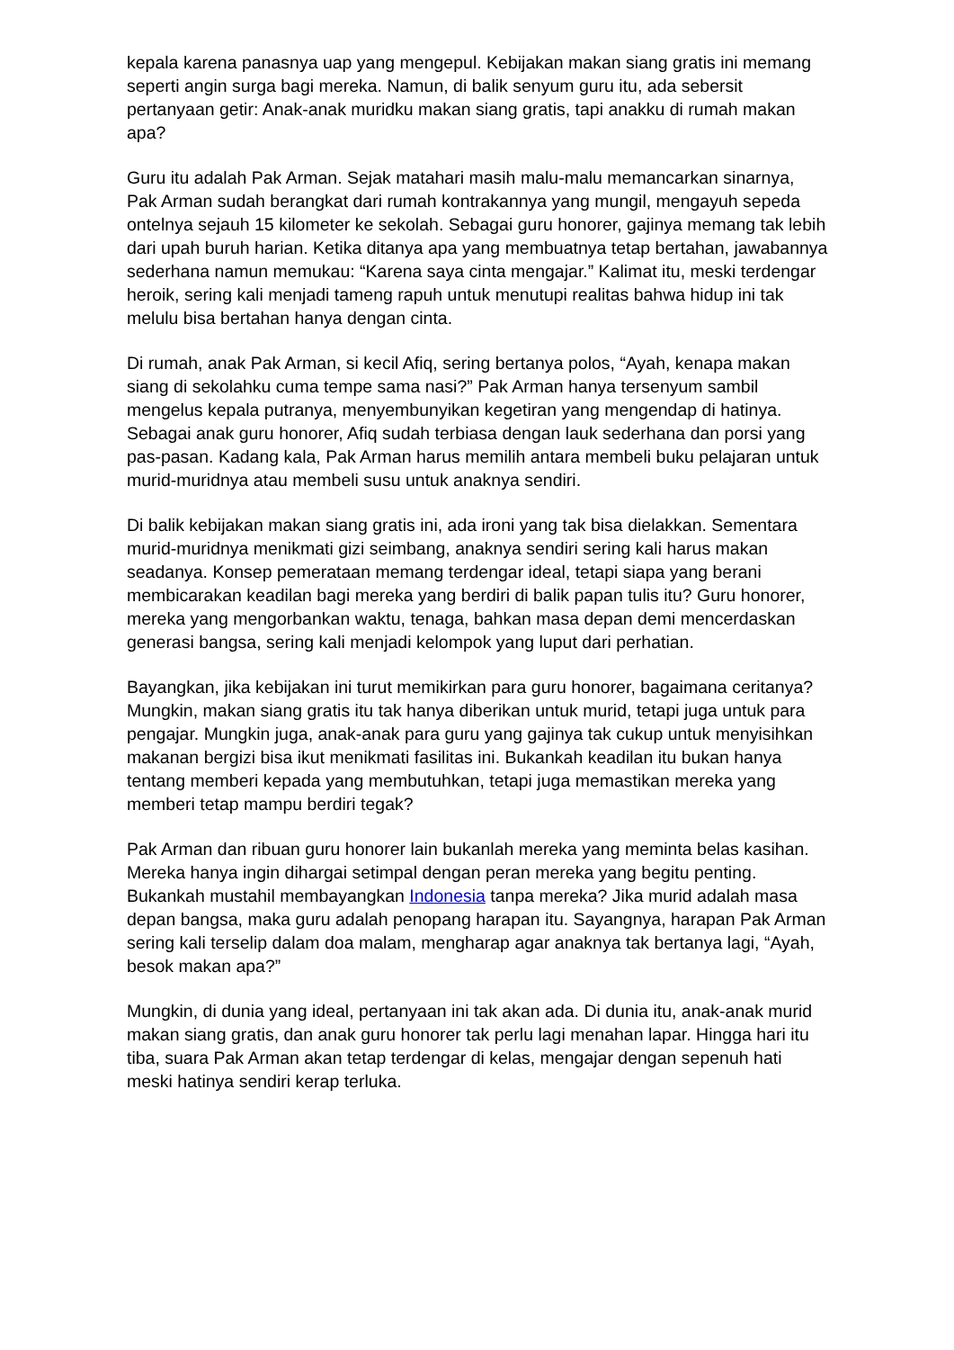kepala karena panasnya uap yang mengepul. Kebijakan makan siang gratis ini memang seperti angin surga bagi mereka. Namun, di balik senyum guru itu, ada sebersit pertanyaan getir: Anak-anak muridku makan siang gratis, tapi anakku di rumah makan apa?
Guru itu adalah Pak Arman. Sejak matahari masih malu-malu memancarkan sinarnya, Pak Arman sudah berangkat dari rumah kontrakannya yang mungil, mengayuh sepeda ontelnya sejauh 15 kilometer ke sekolah. Sebagai guru honorer, gajinya memang tak lebih dari upah buruh harian. Ketika ditanya apa yang membuatnya tetap bertahan, jawabannya sederhana namun memukau: “Karena saya cinta mengajar.” Kalimat itu, meski terdengar heroik, sering kali menjadi tameng rapuh untuk menutupi realitas bahwa hidup ini tak melulu bisa bertahan hanya dengan cinta.
Di rumah, anak Pak Arman, si kecil Afiq, sering bertanya polos, “Ayah, kenapa makan siang di sekolahku cuma tempe sama nasi?” Pak Arman hanya tersenyum sambil mengelus kepala putranya, menyembunyikan kegetiran yang mengendap di hatinya. Sebagai anak guru honorer, Afiq sudah terbiasa dengan lauk sederhana dan porsi yang pas-pasan. Kadang kala, Pak Arman harus memilih antara membeli buku pelajaran untuk murid-muridnya atau membeli susu untuk anaknya sendiri.
Di balik kebijakan makan siang gratis ini, ada ironi yang tak bisa dielakkan. Sementara murid-muridnya menikmati gizi seimbang, anaknya sendiri sering kali harus makan seadanya. Konsep pemerataan memang terdengar ideal, tetapi siapa yang berani membicarakan keadilan bagi mereka yang berdiri di balik papan tulis itu? Guru honorer, mereka yang mengorbankan waktu, tenaga, bahkan masa depan demi mencerdaskan generasi bangsa, sering kali menjadi kelompok yang luput dari perhatian.
Bayangkan, jika kebijakan ini turut memikirkan para guru honorer, bagaimana ceritanya? Mungkin, makan siang gratis itu tak hanya diberikan untuk murid, tetapi juga untuk para pengajar. Mungkin juga, anak-anak para guru yang gajinya tak cukup untuk menyisihkan makanan bergizi bisa ikut menikmati fasilitas ini. Bukankah keadilan itu bukan hanya tentang memberi kepada yang membutuhkan, tetapi juga memastikan mereka yang memberi tetap mampu berdiri tegak?
Pak Arman dan ribuan guru honorer lain bukanlah mereka yang meminta belas kasihan. Mereka hanya ingin dihargai setimpal dengan peran mereka yang begitu penting. Bukankah mustahil membayangkan Indonesia tanpa mereka? Jika murid adalah masa depan bangsa, maka guru adalah penopang harapan itu. Sayangnya, harapan Pak Arman sering kali terselip dalam doa malam, mengharap agar anaknya tak bertanya lagi, “Ayah, besok makan apa?”
Mungkin, di dunia yang ideal, pertanyaan ini tak akan ada. Di dunia itu, anak-anak murid makan siang gratis, dan anak guru honorer tak perlu lagi menahan lapar. Hingga hari itu tiba, suara Pak Arman akan tetap terdengar di kelas, mengajar dengan sepenuh hati meski hatinya sendiri kerap terluka.